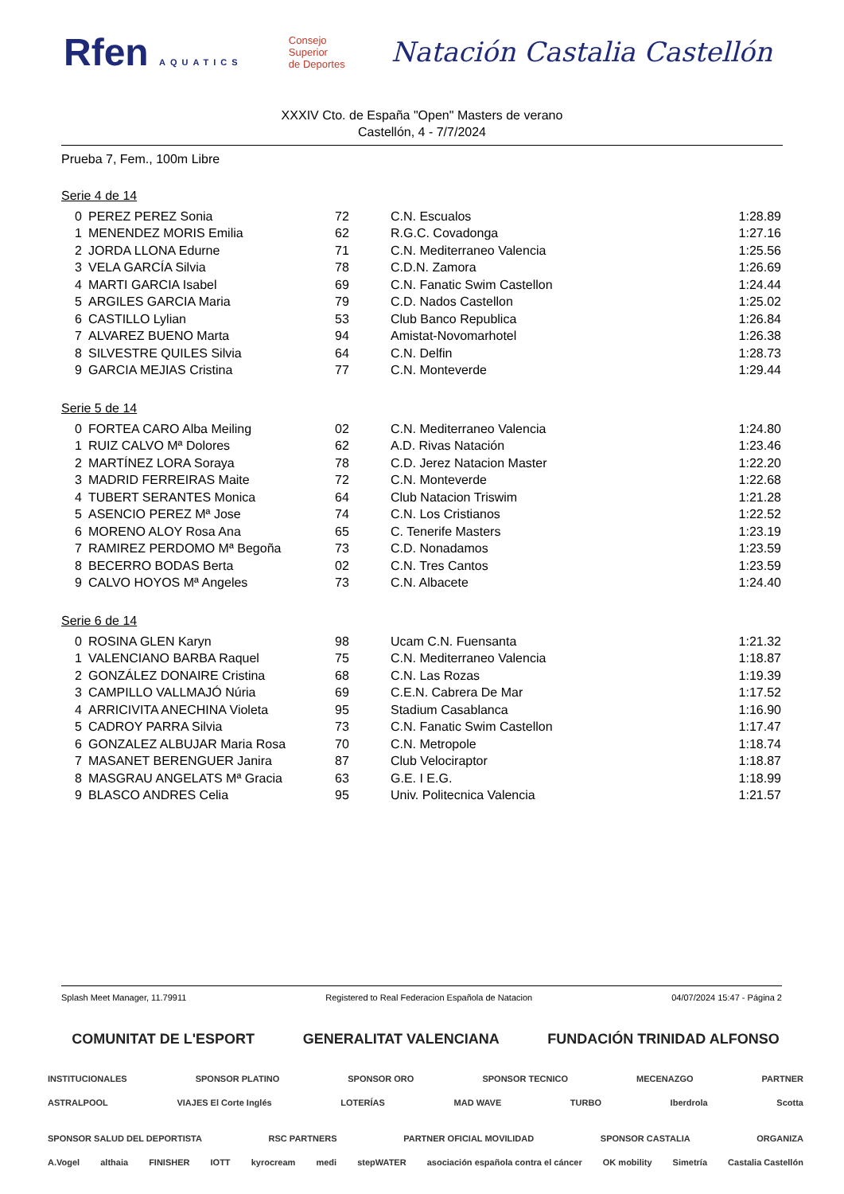Rfen AQUATICS
Consejo
Superior
de Deportes
Natación Castalia Castellón
XXXIV Cto. de España "Open" Masters de verano
Castellón, 4 - 7/7/2024
Prueba 7, Fem., 100m Libre
Serie 4 de 14
| 0 | PEREZ PEREZ Sonia | 72 | C.N. Escualos | 1:28.89 |
| 1 | MENENDEZ MORIS Emilia | 62 | R.G.C. Covadonga | 1:27.16 |
| 2 | JORDA LLONA Edurne | 71 | C.N. Mediterraneo Valencia | 1:25.56 |
| 3 | VELA GARCÍA Silvia | 78 | C.D.N. Zamora | 1:26.69 |
| 4 | MARTI GARCIA Isabel | 69 | C.N. Fanatic Swim Castellon | 1:24.44 |
| 5 | ARGILES GARCIA Maria | 79 | C.D. Nados Castellon | 1:25.02 |
| 6 | CASTILLO Lylian | 53 | Club Banco Republica | 1:26.84 |
| 7 | ALVAREZ BUENO Marta | 94 | Amistat-Novomarhotel | 1:26.38 |
| 8 | SILVESTRE QUILES Silvia | 64 | C.N. Delfin | 1:28.73 |
| 9 | GARCIA MEJIAS Cristina | 77 | C.N. Monteverde | 1:29.44 |
Serie 5 de 14
| 0 | FORTEA CARO Alba Meiling | 02 | C.N. Mediterraneo Valencia | 1:24.80 |
| 1 | RUIZ CALVO Mª Dolores | 62 | A.D. Rivas Natación | 1:23.46 |
| 2 | MARTÍNEZ LORA Soraya | 78 | C.D. Jerez Natacion Master | 1:22.20 |
| 3 | MADRID FERREIRAS Maite | 72 | C.N. Monteverde | 1:22.68 |
| 4 | TUBERT SERANTES Monica | 64 | Club Natacion Triswim | 1:21.28 |
| 5 | ASENCIO PEREZ Mª Jose | 74 | C.N. Los Cristianos | 1:22.52 |
| 6 | MORENO ALOY Rosa Ana | 65 | C. Tenerife Masters | 1:23.19 |
| 7 | RAMIREZ PERDOMO Mª Begoña | 73 | C.D. Nonadamos | 1:23.59 |
| 8 | BECERRO BODAS Berta | 02 | C.N. Tres Cantos | 1:23.59 |
| 9 | CALVO HOYOS Mª Angeles | 73 | C.N. Albacete | 1:24.40 |
Serie 6 de 14
| 0 | ROSINA GLEN Karyn | 98 | Ucam C.N. Fuensanta | 1:21.32 |
| 1 | VALENCIANO BARBA Raquel | 75 | C.N. Mediterraneo Valencia | 1:18.87 |
| 2 | GONZÁLEZ DONAIRE Cristina | 68 | C.N. Las Rozas | 1:19.39 |
| 3 | CAMPILLO VALLMAJÓ Núria | 69 | C.E.N. Cabrera De Mar | 1:17.52 |
| 4 | ARRICIVITA ANECHINA Violeta | 95 | Stadium Casablanca | 1:16.90 |
| 5 | CADROY PARRA Silvia | 73 | C.N. Fanatic Swim Castellon | 1:17.47 |
| 6 | GONZALEZ ALBUJAR Maria Rosa | 70 | C.N. Metropole | 1:18.74 |
| 7 | MASANET BERENGUER Janira | 87 | Club Velociraptor | 1:18.87 |
| 8 | MASGRAU ANGELATS Mª Gracia | 63 | G.E. I E.G. | 1:18.99 |
| 9 | BLASCO ANDRES Celia | 95 | Univ. Politecnica Valencia | 1:21.57 |
Splash Meet Manager, 11.79911 Registered to Real Federacion Española de Natacion 04/07/2024 15:47 - Página 2
COMUNITAT DE L'ESPORT GENERALITAT VALENCIANA FUNDACIÓN TRINIDAD ALFONSO
INSTITUCIONALES SPONSOR PLATINO SPONSOR ORO SPONSOR TECNICO MECENAZGO PARTNER
ASTRALPOOL VIAJES El Corte Inglés LOTERÍAS MAD WAVE TURBO Iberdrola Scotta
SPONSOR SALUD DEL DEPORTISTA RSC PARTNERS PARTNER OFICIAL MOVILIDAD SPONSOR CASTALIA ORGANIZA
A.Vogel althaia FINISHER IOTT kyrocream medi stepWATER asociación española contra el cáncer OK mobility Simetría Castalia Castellón